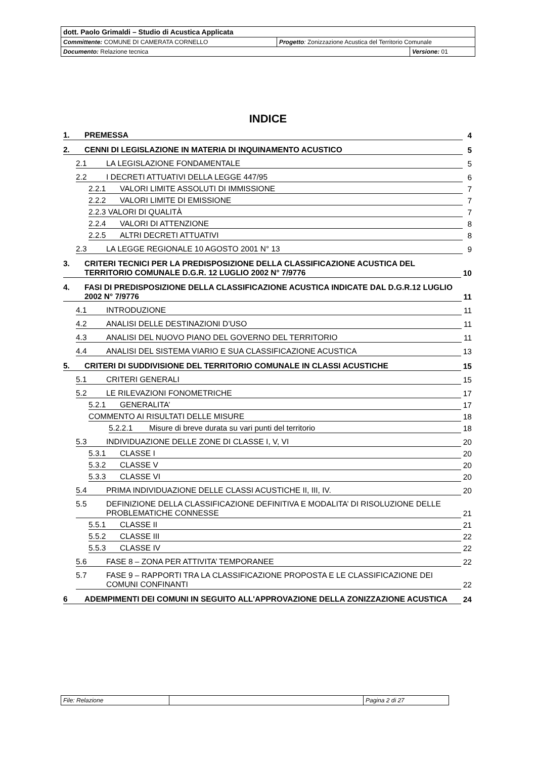| dott. Paolo Grimaldi – Studio di Acustica Applicata | | |
| Committente: COMUNE DI CAMERATA CORNELLO | Progetto : Zonizzazione Acustica del Territorio Comunale | |
| Documento: Relazione tecnica | | Versione: 01 |
INDICE
1. PREMESSA 4
2. CENNI DI LEGISLAZIONE IN MATERIA DI INQUINAMENTO ACUSTICO 5
2.1 LA LEGISLAZIONE FONDAMENTALE 5
2.2 I DECRETI ATTUATIVI DELLA LEGGE 447/95 6
2.2.1 VALORI LIMITE ASSOLUTI DI IMMISSIONE 7
2.2.2 VALORI LIMITE DI EMISSIONE 7
2.2.3 VALORI DI QUALITÀ 7
2.2.4 VALORI DI ATTENZIONE 8
2.2.5 ALTRI DECRETI ATTUATIVI 8
2.3 LA LEGGE REGIONALE 10 AGOSTO 2001 N° 13 9
3. CRITERI TECNICI PER LA PREDISPOSIZIONE DELLA CLASSIFICAZIONE ACUSTICA DEL TERRITORIO COMUNALE D.G.R. 12 LUGLIO 2002 N° 7/9776 10
4. FASI DI PREDISPOSIZIONE DELLA CLASSIFICAZIONE ACUSTICA INDICATE DAL D.G.R.12 LUGLIO 2002 N° 7/9776 11
4.1 INTRODUZIONE 11
4.2 ANALISI DELLE DESTINAZIONI D’USO 11
4.3 ANALISI DEL NUOVO PIANO DEL GOVERNO DEL TERRITORIO 11
4.4 ANALISI DEL SISTEMA VIARIO E SUA CLASSIFICAZIONE ACUSTICA 13
5. CRITERI DI SUDDIVISIONE DEL TERRITORIO COMUNALE IN CLASSI ACUSTICHE 15
5.1 CRITERI GENERALI 15
5.2 LE RILEVAZIONI FONOMETRICHE 17
5.2.1 GENERALITA’ 17
COMMENTO AI RISULTATI DELLE MISURE 18
5.2.2.1 Misure di breve durata su vari punti del territorio 18
5.3 INDIVIDUAZIONE DELLE ZONE DI CLASSE I, V, VI 20
5.3.1 CLASSE I 20
5.3.2 CLASSE V 20
5.3.3 CLASSE VI 20
5.4 PRIMA INDIVIDUAZIONE DELLE CLASSI ACUSTICHE II, III, IV. 20
5.5 DEFINIZIONE DELLA CLASSIFICAZIONE DEFINITIVA E MODALITA’ DI RISOLUZIONE DELLE PROBLEMATICHE CONNESSE 21
5.5.1 CLASSE II 21
5.5.2 CLASSE III 22
5.5.3 CLASSE IV 22
5.6 FASE 8 – ZONA PER ATTIVITA’ TEMPORANEE 22
5.7 FASE 9 – RAPPORTI TRA LA CLASSIFICAZIONE PROPOSTA E LE CLASSIFICAZIONE DEI COMUNI CONFINANTI 22
6 ADEMPIMENTI DEI COMUNI IN SEGUITO ALL'APPROVAZIONE DELLA ZONIZZAZIONE ACUSTICA 24
| File: Relazione | | Pagina 2 di 27 |